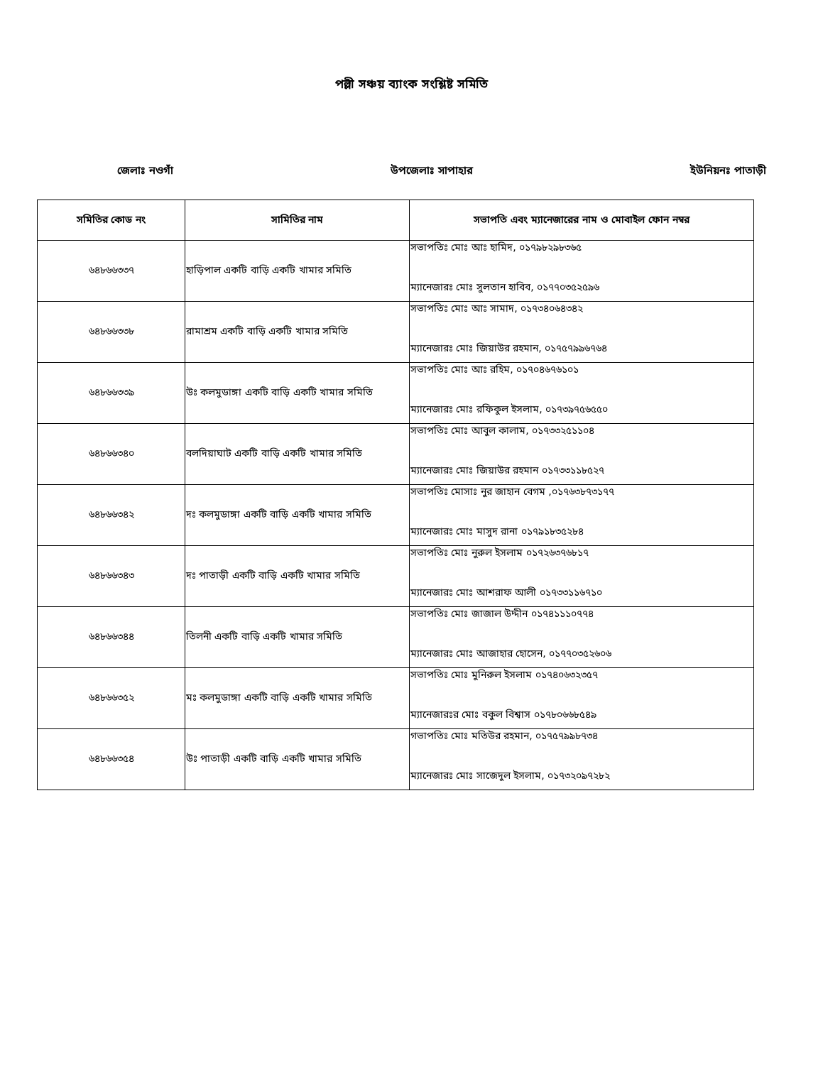পল্লী সঞ্চয় ব্যাংক সংশ্লিষ্ট সমিতি
জেলাঃ নওগাঁ উপজেলাঃ সাপাহার ইউনিয়নঃ পাতাড়ী
| সমিতির কোড নং | সামিতির নাম | সভাপতি এবং ম্যানেজারের নাম ও মোবাইল ফোন নম্বর |
| --- | --- | --- |
| ৬৪৮৬৬৩৩৭ | হাড়িপাল একটি বাড়ি একটি খামার সমিতি | সভাপতিঃ মোঃ আঃ হামিদ, ০১৭৯৮২৯৮৩৬৫ ম্যানেজারঃ মোঃ সুলতান হাবিব, ০১৭৭০৩৫২৫৯৬ |
| ৬৪৮৬৬৩৩৮ | রামাশ্রম একটি বাড়ি একটি খামার সমিতি | সভাপতিঃ মোঃ আঃ সামাদ, ০১৭৩৪০৬৪৩৪২ ম্যানেজারঃ মোঃ জিয়াউর রহমান, ০১৭৫৭৯৯৬৭৬৪ |
| ৬৪৮৬৬৩৩৯ | উঃ কলমুডাঙ্গা একটি বাড়ি একটি খামার সমিতি | সভাপতিঃ মোঃ আঃ রহিম, ০১৭০৪৬৭৬১০১ ম্যানেজারঃ মোঃ রফিকুল ইসলাম, ০১৭৩৯৭৫৬৫৫০ |
| ৬৪৮৬৬৩৪০ | বলদিয়াঘাট একটি বাড়ি একটি খামার সমিতি | সভাপতিঃ মোঃ আবুল কালাম, ০১৭৩৩২৫১১০৪ ম্যানেজারঃ মোঃ জিয়াউর রহমান ০১৭৩৩১১৮৫২৭ |
| ৬৪৮৬৬৩৪২ | দঃ কলমুডাঙ্গা একটি বাড়ি একটি খামার সমিতি | সভাপতিঃ মোসাঃ নুর জাহান বেগম ,০১৭৬৩৮৭৩১৭৭ ম্যানেজারঃ মোঃ মাসুদ রানা ০১৭৯১৮৩৫২৮৪ |
| ৬৪৮৬৬৩৪৩ | দঃ পাতাড়ী একটি বাড়ি একটি খামার সমিতি | সভাপতিঃ মোঃ নুরুল ইসলাম ০১৭২৬৩৭৬৮১৭ ম্যানেজারঃ মোঃ আশরাফ আলী ০১৭৩৩১১৬৭১০ |
| ৬৪৮৬৬৩৪৪ | তিলনী একটি বাড়ি একটি খামার সমিতি | সভাপতিঃ মোঃ জাজাল উদ্দীন ০১৭৪১১১০৭৭৪ ম্যানেজারঃ মোঃ আজাহার হোসেন, ০১৭৭০৩৫২৬০৬ |
| ৬৪৮৬৬৩৫২ | মঃ কলমুডাঙ্গা একটি বাড়ি একটি খামার সমিতি | সভাপতিঃ মোঃ মুনিরুল ইসলাম ০১৭৪০৬৩২৩৫৭ ম্যানেজারঃর মোঃ বকুল বিশ্বাস ০১৭৮০৬৬৮৫৪৯ |
| ৬৪৮৬৬৩৫৪ | উঃ পাতাড়ী একটি বাড়ি একটি খামার সমিতি | গভাপতিঃ মোঃ মতিউর রহমান, ০১৭৫৭৯৯৮৭৩৪ ম্যানেজারঃ মোঃ সাজেদুল ইসলাম, ০১৭৩২০৯৭২৮২ |